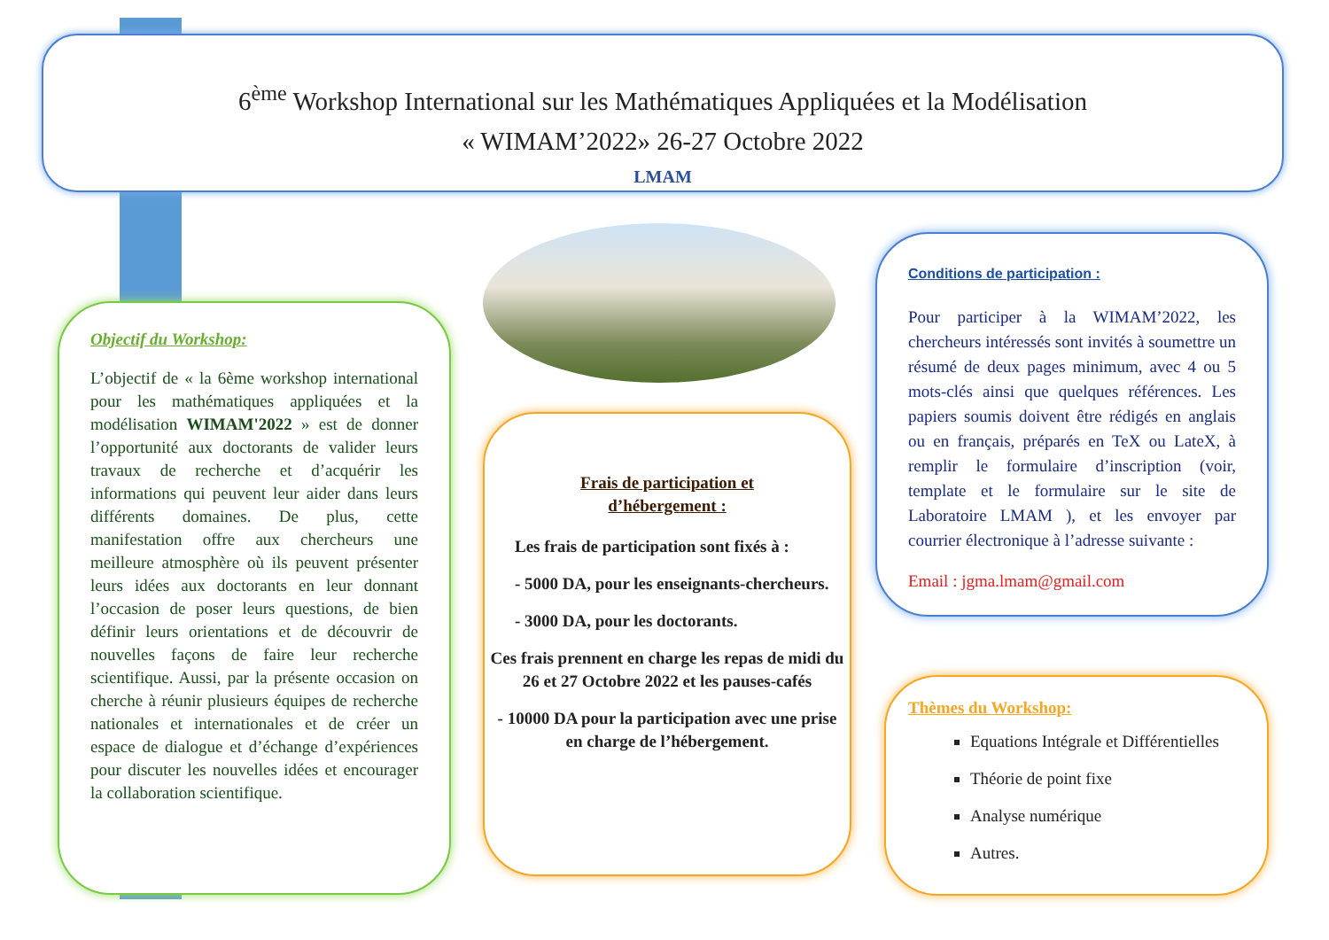6<sup>ème</sup> Workshop International sur les Mathématiques Appliquées et la Modélisation
« WIMAM’2022» 26-27 Octobre 2022
LMAM
Objectif du Workshop:
L’objectif de « la 6ème workshop international pour les mathématiques appliquées et la modélisation WIMAM'2022 » est de donner l’opportunité aux doctorants de valider leurs travaux de recherche et d’acquérir les informations qui peuvent leur aider dans leurs différents domaines. De plus, cette manifestation offre aux chercheurs une meilleure atmosphère où ils peuvent présenter leurs idées aux doctorants en leur donnant l’occasion de poser leurs questions, de bien définir leurs orientations et de découvrir de nouvelles façons de faire leur recherche scientifique. Aussi, par la présente occasion on cherche à réunir plusieurs équipes de recherche nationales et internationales et de créer un espace de dialogue et d’échange d’expériences pour discuter les nouvelles idées et encourager la collaboration scientifique.
Frais de participation et
d’hébergement :
Les frais de participation sont fixés à :
- 5000 DA, pour les enseignants-chercheurs.
- 3000 DA, pour les doctorants.
Ces frais prennent en charge les repas de midi du 26 et 27 Octobre 2022 et les pauses-cafés
- 10000 DA pour la participation avec une prise en charge de l’hébergement.
Conditions de participation :
Pour participer à la WIMAM’2022, les chercheurs intéressés sont invités à soumettre un résumé de deux pages minimum, avec 4 ou 5 mots-clés ainsi que quelques références. Les papiers soumis doivent être rédigés en anglais ou en français, préparés en TeX ou LateX, à remplir le formulaire d’inscription (voir, template et le formulaire sur le site de Laboratoire LMAM ), et les envoyer par courrier électronique à l’adresse suivante :
Email : jgma.lmam@gmail.com
Thèmes du Workshop:
Equations Intégrale et Différentielles
Théorie de point fixe
Analyse numérique
Autres.